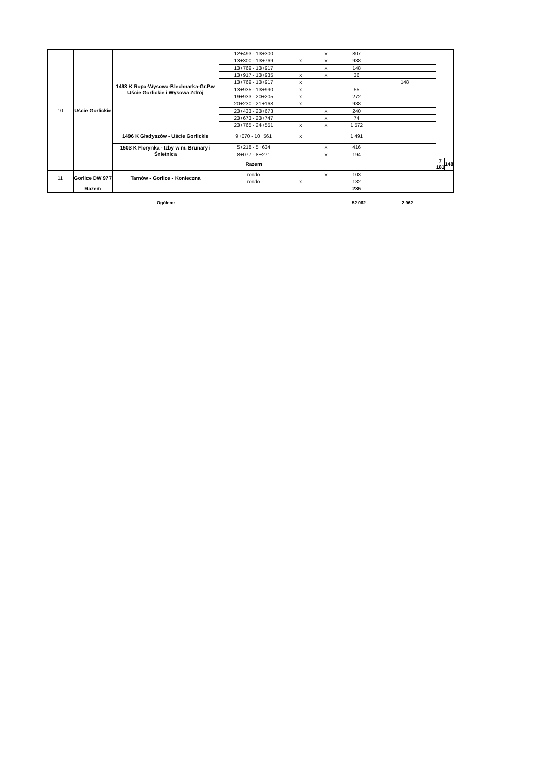| 10 | Uście Gorlickie | 1498 K Ropa-Wysowa-Blechnarka-Gr.P.w Uście Gorlickie i Wysowa Zdrój | 12+493 - 13+300 | | x | 807 | | | |
| | | | 13+300 - 13+769 | x | x | 938 | | | |
| | | | 13+769 - 13+917 | | x | 148 | | | |
| | | | 13+917 - 13+935 | x | x | 36 | | | |
| | | | 13+769 - 13+917 | x | | | 148 | | |
| | | | 13+935 - 13+990 | x | | 55 | | | |
| | | | 19+933 - 20+205 | x | | 272 | | | |
| | | | 20+230 - 21+168 | x | | 938 | | | |
| | | | 23+433 - 23+673 | | x | 240 | | | |
| | | | 23+673 - 23+747 | | x | 74 | | | |
| | | | 23+765 - 24+551 | x | x | 1 572 | | | |
| | | 1496 K Gładyszów - Uście Gorlickie | 9+070 - 10+561 | x | | 1 491 | | | |
| | | 1503 K Florynka - Izby w m. Brunary i Śnietnica | 5+218 - 5+634 | | x | 416 | | | |
| | | | 8+077 - 8+271 | | x | 194 | | | |
| | | | Razem | | | | | 7 181 | 148 |
| 11 | Gorlice DW 977 | Tarnów - Gorlice - Konieczna | rondo | | x | 103 | | | |
| | | | rondo | x | | 132 | | | |
| | Razem | | | | | 235 | | | |
Ogółem: 52 062 2 962